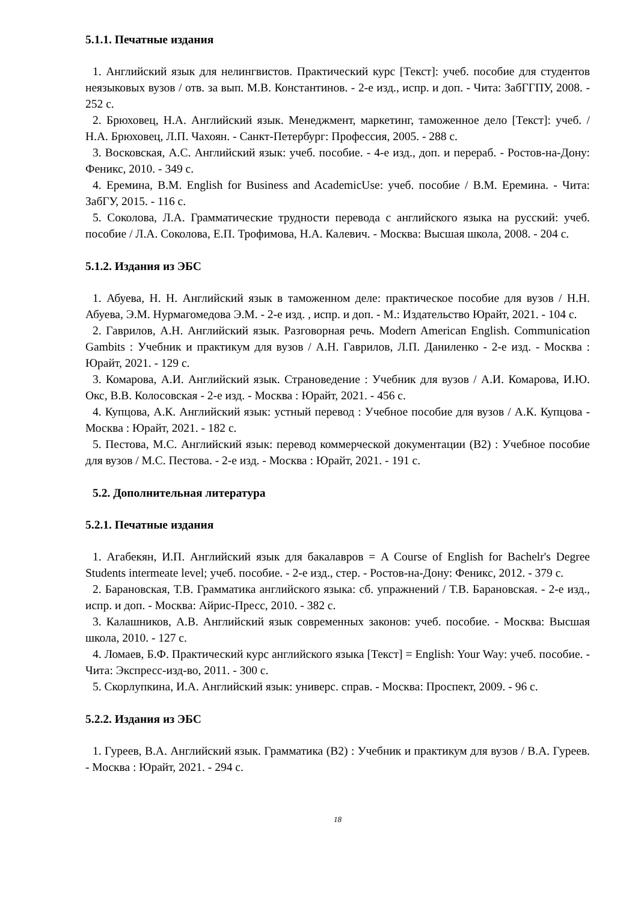5.1.1. Печатные издания
1. Английский язык для нелингвистов. Практический курс [Текст]: учеб. пособие для студентов неязыковых вузов / отв. за вып. М.В. Константинов. - 2-е изд., испр. и доп. - Чита: ЗабГГПУ, 2008. - 252 с.
2. Брюховец, Н.А. Английский язык. Менеджмент, маркетинг, таможенное дело [Текст]: учеб. / Н.А. Брюховец, Л.П. Чахоян. - Санкт-Петербург: Профессия, 2005. - 288 с.
3. Восковская, А.С. Английский язык: учеб. пособие. - 4-е изд., доп. и перераб. - Ростов-на-Дону: Феникс, 2010. - 349 с.
4. Еремина, В.М. English for Business and AcademicUse: учеб. пособие / В.М. Еремина. - Чита: ЗабГУ, 2015. - 116 с.
5. Соколова, Л.А. Грамматические трудности перевода с английского языка на русский: учеб. пособие / Л.А. Соколова, Е.П. Трофимова, Н.А. Калевич. - Москва: Высшая школа, 2008. - 204 с.
5.1.2. Издания из ЭБС
1. Абуева, Н. Н. Английский язык в таможенном деле: практическое пособие для вузов / Н.Н. Абуева, Э.М. Нурмагомедова Э.М. - 2-е изд. , испр. и доп. - М.: Издательство Юрайт, 2021. - 104 с.
2. Гаврилов, А.Н. Английский язык. Разговорная речь. Modern American English. Communication Gambits : Учебник и практикум для вузов / А.Н. Гаврилов, Л.П. Даниленко - 2-е изд. - Москва : Юрайт, 2021. - 129 с.
3. Комарова, А.И. Английский язык. Страноведение : Учебник для вузов / А.И. Комарова, И.Ю. Окс, В.В. Колосовская - 2-е изд. - Москва : Юрайт, 2021. - 456 с.
4. Купцова, А.К. Английский язык: устный перевод : Учебное пособие для вузов / А.К. Купцова - Москва : Юрайт, 2021. - 182 с.
5. Пестова, М.С. Английский язык: перевод коммерческой документации (В2) : Учебное пособие для вузов / М.С. Пестова. - 2-е изд. - Москва : Юрайт, 2021. - 191 с.
5.2. Дополнительная литература
5.2.1. Печатные издания
1. Агабекян, И.П. Английский язык для бакалавров = A Course of English for Bachelr's Degree Students intermeate level; учеб. пособие. - 2-е изд., стер. - Ростов-на-Дону: Феникс, 2012. - 379 с.
2. Барановская, Т.В. Грамматика английского языка: сб. упражнений / Т.В. Барановская. - 2-е изд., испр. и доп. - Москва: Айрис-Пресс, 2010. - 382 с.
3. Калашников, А.В. Английский язык современных законов: учеб. пособие. - Москва: Высшая школа, 2010. - 127 с.
4. Ломаев, Б.Ф. Практический курс английского языка [Текст] = English: Your Way: учеб. пособие. - Чита: Экспресс-изд-во, 2011. - 300 с.
5. Скорлупкина, И.А. Английский язык: универс. справ. - Москва: Проспект, 2009. - 96 с.
5.2.2. Издания из ЭБС
1. Гуреев, В.А. Английский язык. Грамматика (В2) : Учебник и практикум для вузов / В.А. Гуреев. - Москва : Юрайт, 2021. - 294 с.
18